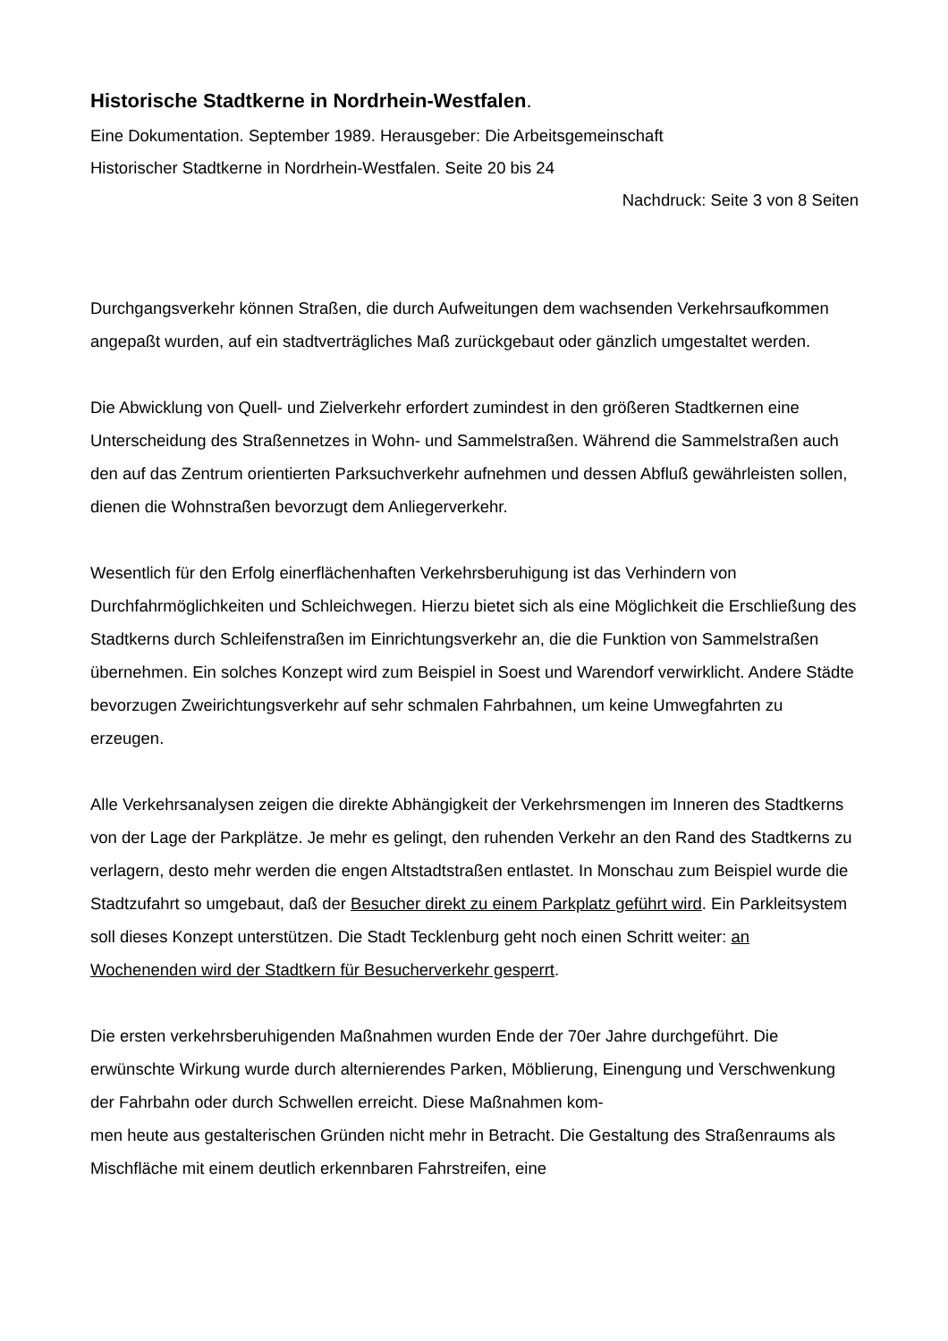Historische Stadtkerne in Nordrhein-Westfalen.
Eine Dokumentation. September 1989. Herausgeber: Die Arbeitsgemeinschaft
Historischer Stadtkerne in Nordrhein-Westfalen. Seite 20 bis 24
Nachdruck: Seite 3 von 8 Seiten
Durchgangsverkehr können Straßen, die durch Aufweitungen dem wachsenden Verkehrsaufkommen angepaßt wurden, auf ein stadtverträgliches Maß zurückgebaut oder gänzlich umgestaltet werden.
Die Abwicklung von Quell- und Zielverkehr erfordert zumindest in den größeren Stadtkernen eine Unterscheidung des Straßennetzes in Wohn- und Sammelstraßen. Während die Sammelstraßen auch den auf das Zentrum orientierten Parksuchverkehr aufnehmen und dessen Abfluß gewährleisten sollen, dienen die Wohnstraßen bevorzugt dem Anliegerverkehr.
Wesentlich für den Erfolg einerflächenhaften Verkehrsberuhigung ist das Verhindern von Durchfahrmöglichkeiten und Schleichwegen. Hierzu bietet sich als eine Möglichkeit die Erschließung des Stadtkerns durch Schleifenstraßen im Einrichtungsverkehr an, die die Funktion von Sammelstraßen übernehmen. Ein solches Konzept wird zum Beispiel in Soest und Warendorf verwirklicht. Andere Städte bevorzugen Zweirichtungsverkehr auf sehr schmalen Fahrbahnen, um keine Umwegfahrten zu erzeugen.
Alle Verkehrsanalysen zeigen die direkte Abhängigkeit der Verkehrsmengen im Inneren des Stadtkerns von der Lage der Parkplätze. Je mehr es gelingt, den ruhenden Verkehr an den Rand des Stadtkerns zu verlagern, desto mehr werden die engen Altstadtstraßen entlastet. In Monschau zum Beispiel wurde die Stadtzufahrt so umgebaut, daß der Besucher direkt zu einem Parkplatz geführt wird. Ein Parkleitsystem soll dieses Konzept unterstützen. Die Stadt Tecklenburg geht noch einen Schritt weiter: an Wochenenden wird der Stadtkern für Besucherverkehr gesperrt.
Die ersten verkehrsberuhigenden Maßnahmen wurden Ende der 70er Jahre durchgeführt. Die erwünschte Wirkung wurde durch alternierendes Parken, Möblierung, Einengung und Verschwenkung der Fahrbahn oder durch Schwellen erreicht. Diese Maßnahmen kom-
men heute aus gestalterischen Gründen nicht mehr in Betracht. Die Gestaltung des Straßenraums als Mischfläche mit einem deutlich erkennbaren Fahrstreifen, eine